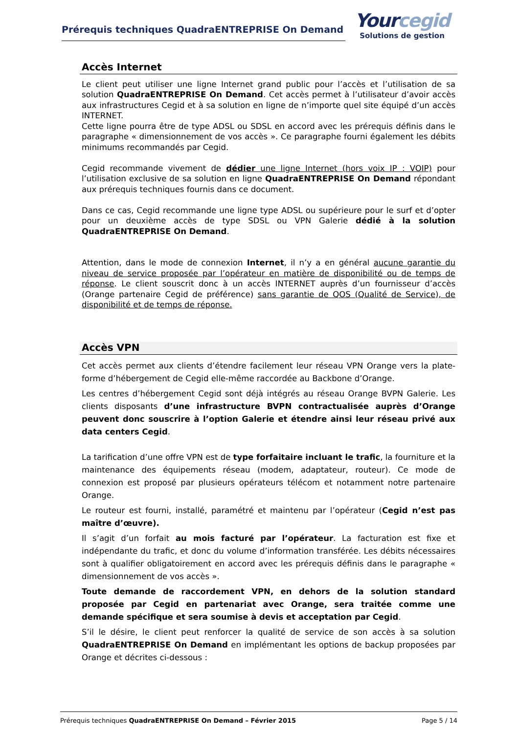Prérequis techniques QuadraENTREPRISE On Demand
Yourcegid
Solutions de gestion
Accès Internet
Le client peut utiliser une ligne Internet grand public pour l’accès et l’utilisation de sa solution QuadraENTREPRISE On Demand. Cet accès permet à l’utilisateur d’avoir accès aux infrastructures Cegid et à sa solution en ligne de n’importe quel site équipé d’un accès INTERNET.
Cette ligne pourra être de type ADSL ou SDSL en accord avec les prérequis définis dans le paragraphe « dimensionnement de vos accès ». Ce paragraphe fourni également les débits minimums recommandés par Cegid.
Cegid recommande vivement de dédier une ligne Internet (hors voix IP : VOIP) pour l’utilisation exclusive de sa solution en ligne QuadraENTREPRISE On Demand répondant aux prérequis techniques fournis dans ce document.
Dans ce cas, Cegid recommande une ligne type ADSL ou supérieure pour le surf et d’opter pour un deuxième accès de type SDSL ou VPN Galerie dédié à la solution QuadraENTREPRISE On Demand.
Attention, dans le mode de connexion Internet, il n’y a en général aucune garantie du niveau de service proposée par l’opérateur en matière de disponibilité ou de temps de réponse. Le client souscrit donc à un accès INTERNET auprès d’un fournisseur d’accès (Orange partenaire Cegid de préférence) sans garantie de QOS (Qualité de Service), de disponibilité et de temps de réponse.
Accès VPN
Cet accès permet aux clients d’étendre facilement leur réseau VPN Orange vers la plate-forme d’hébergement de Cegid elle-même raccordée au Backbone d’Orange.
Les centres d’hébergement Cegid sont déjà intégrés au réseau Orange BVPN Galerie. Les clients disposants d’une infrastructure BVPN contractualisée auprès d’Orange peuvent donc souscrire à l’option Galerie et étendre ainsi leur réseau privé aux data centers Cegid.
La tarification d’une offre VPN est de type forfaitaire incluant le trafic, la fourniture et la maintenance des équipements réseau (modem, adaptateur, routeur). Ce mode de connexion est proposé par plusieurs opérateurs télécom et notamment notre partenaire Orange.
Le routeur est fourni, installé, paramétré et maintenu par l’opérateur (Cegid n’est pas maître d’œuvre).
Il s’agit d’un forfait au mois facturé par l’opérateur. La facturation est fixe et indépendante du trafic, et donc du volume d’information transférée. Les débits nécessaires sont à qualifier obligatoirement en accord avec les prérequis définis dans le paragraphe « dimensionnement de vos accès ».
Toute demande de raccordement VPN, en dehors de la solution standard proposée par Cegid en partenariat avec Orange, sera traitée comme une demande spécifique et sera soumise à devis et acceptation par Cegid.
S’il le désire, le client peut renforcer la qualité de service de son accès à sa solution QuadraENTREPRISE On Demand en implémentant les options de backup proposées par Orange et décrites ci-dessous :
Prérequis techniques QuadraENTREPRISE On Demand – Février 2015 Page 5 / 14